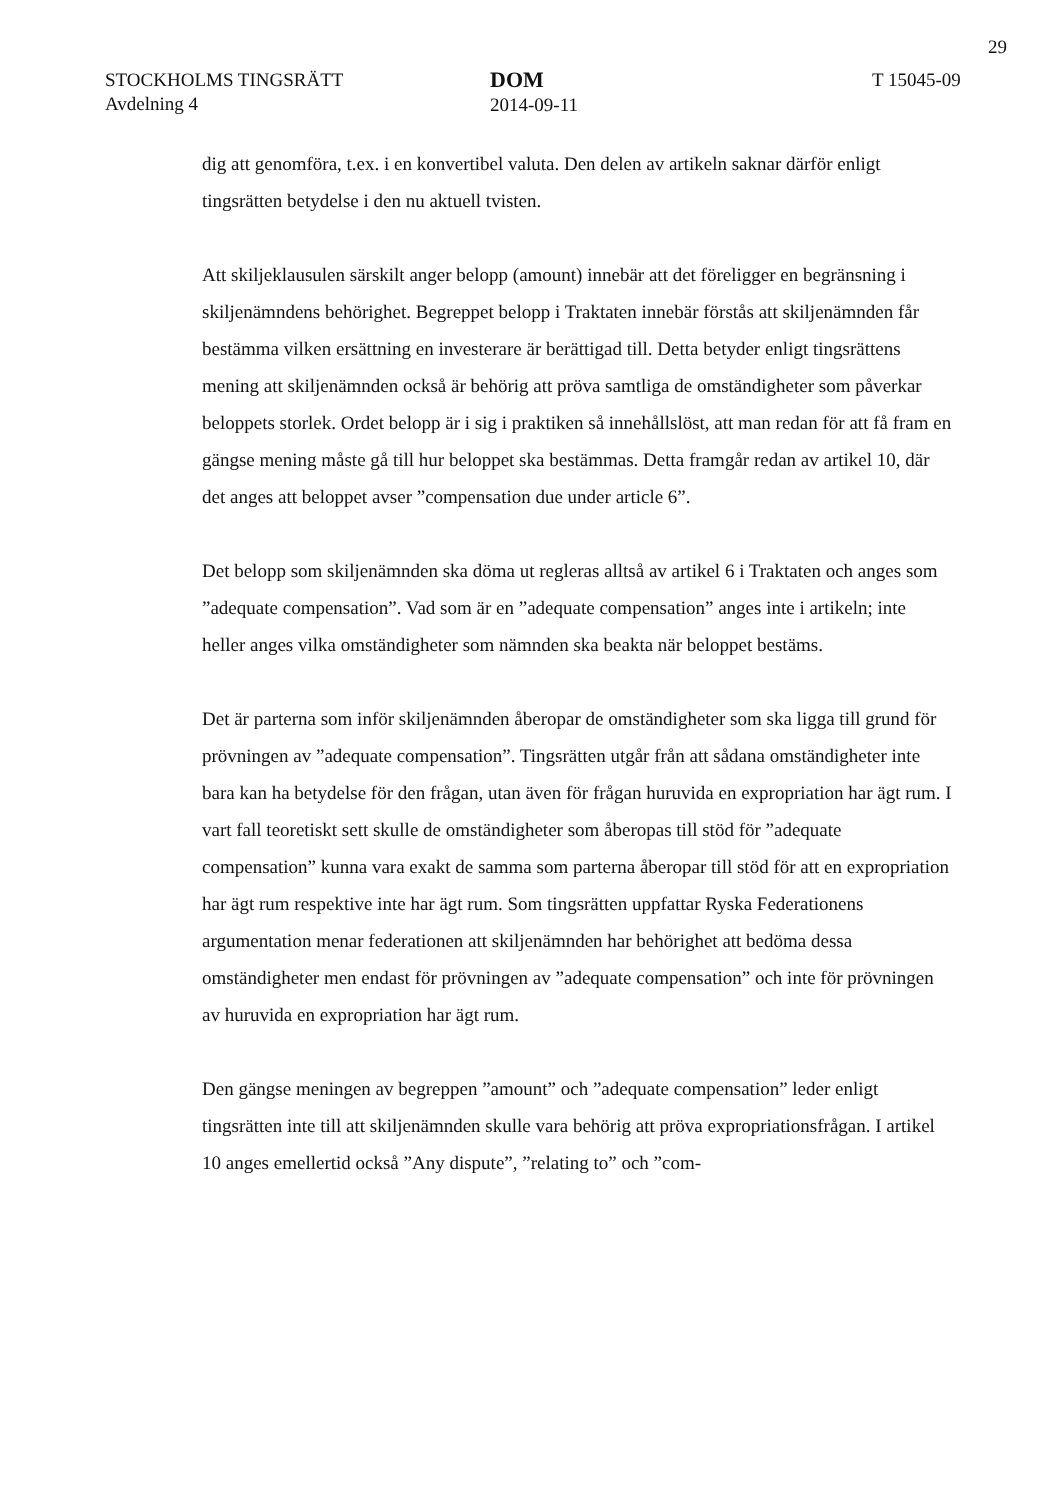29
STOCKHOLMS TINGSRÄTT
Avdelning 4
DOM
2014-09-11
T 15045-09
dig att genomföra, t.ex. i en konvertibel valuta. Den delen av artikeln saknar därför enligt tingsrätten betydelse i den nu aktuell tvisten.
Att skiljeklausulen särskilt anger belopp (amount) innebär att det föreligger en begränsning i skiljenämndens behörighet. Begreppet belopp i Traktaten innebär förstås att skiljenämnden får bestämma vilken ersättning en investerare är berättigad till. Detta betyder enligt tingsrättens mening att skiljenämnden också är behörig att pröva samtliga de omständigheter som påverkar beloppets storlek. Ordet belopp är i sig i praktiken så innehållslöst, att man redan för att få fram en gängse mening måste gå till hur beloppet ska bestämmas. Detta framgår redan av artikel 10, där det anges att beloppet avser ”compensation due under article 6”.
Det belopp som skiljenämnden ska döma ut regleras alltså av artikel 6 i Traktaten och anges som ”adequate compensation”. Vad som är en ”adequate compensation” anges inte i artikeln; inte heller anges vilka omständigheter som nämnden ska beakta när beloppet bestäms.
Det är parterna som inför skiljenämnden åberopar de omständigheter som ska ligga till grund för prövningen av ”adequate compensation”. Tingsrätten utgår från att sådana omständigheter inte bara kan ha betydelse för den frågan, utan även för frågan huruvida en expropriation har ägt rum. I vart fall teoretiskt sett skulle de omständigheter som åberopas till stöd för ”adequate compensation” kunna vara exakt de samma som parterna åberopar till stöd för att en expropriation har ägt rum respektive inte har ägt rum. Som tingsrätten uppfattar Ryska Federationens argumentation menar federationen att skiljenämnden har behörighet att bedöma dessa omständigheter men endast för prövningen av ”adequate compensation” och inte för prövningen av huruvida en expropriation har ägt rum.
Den gängse meningen av begreppen ”amount” och ”adequate compensation” leder enligt tingsrätten inte till att skiljenämnden skulle vara behörig att pröva expropriationsfrågan. I artikel 10 anges emellertid också ”Any dispute”, ”relating to” och ”com-